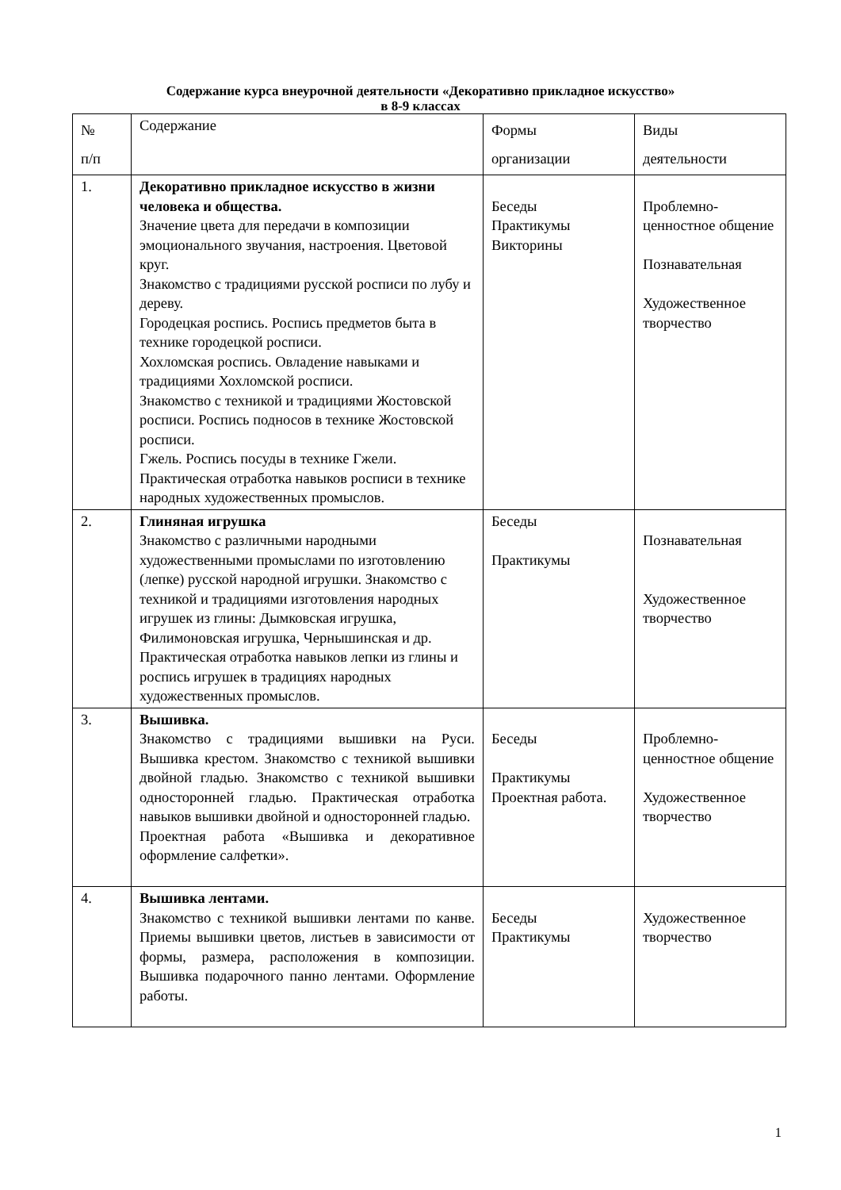Содержание курса внеурочной деятельности «Декоративно прикладное искусство»
в 8-9 классах
| № п/п | Содержание | Формы организации | Виды деятельности |
| 1. | Декоративно прикладное искусство в жизни человека и общества. Значение цвета для передачи в композиции эмоционального звучания, настроения. Цветовой круг. Знакомство с традициями русской росписи по лубу и дереву. Городецкая роспись. Роспись предметов быта в технике городецкой росписи. Хохломская роспись. Овладение навыками и традициями Хохломской росписи. Знакомство с техникой и традициями Жостовской росписи. Роспись подносов в технике Жостовской росписи. Гжель. Роспись посуды в технике Гжели. Практическая отработка навыков росписи в технике народных художественных промыслов. | Беседы Практикумы Викторины | Проблемно-ценностное общение Познавательная Художественное творчество |
| 2. | Глиняная игрушка Знакомство с различными народными художественными промыслами по изготовлению (лепке) русской народной игрушки. Знакомство с техникой и традициями изготовления народных игрушек из глины: Дымковская игрушка, Филимоновская игрушка, Чернышинская и др. Практическая отработка навыков лепки из глины и роспись игрушек в традициях народных художественных промыслов. | Беседы Практикумы | Познавательная Художественное творчество |
| 3. | Вышивка. Знакомство с традициями вышивки на Руси. Вышивка крестом. Знакомство с техникой вышивки двойной гладью. Знакомство с техникой вышивки односторонней гладью. Практическая отработка навыков вышивки двойной и односторонней гладью. Проектная работа «Вышивка и декоративное оформление салфетки». | Беседы Практикумы Проектная работа. | Проблемно-ценностное общение Художественное творчество |
| 4. | Вышивка лентами. Знакомство с техникой вышивки лентами по канве. Приемы вышивки цветов, листьев в зависимости от формы, размера, расположения в композиции. Вышивка подарочного панно лентами. Оформление работы. | Беседы Практикумы | Художественное творчество |
1